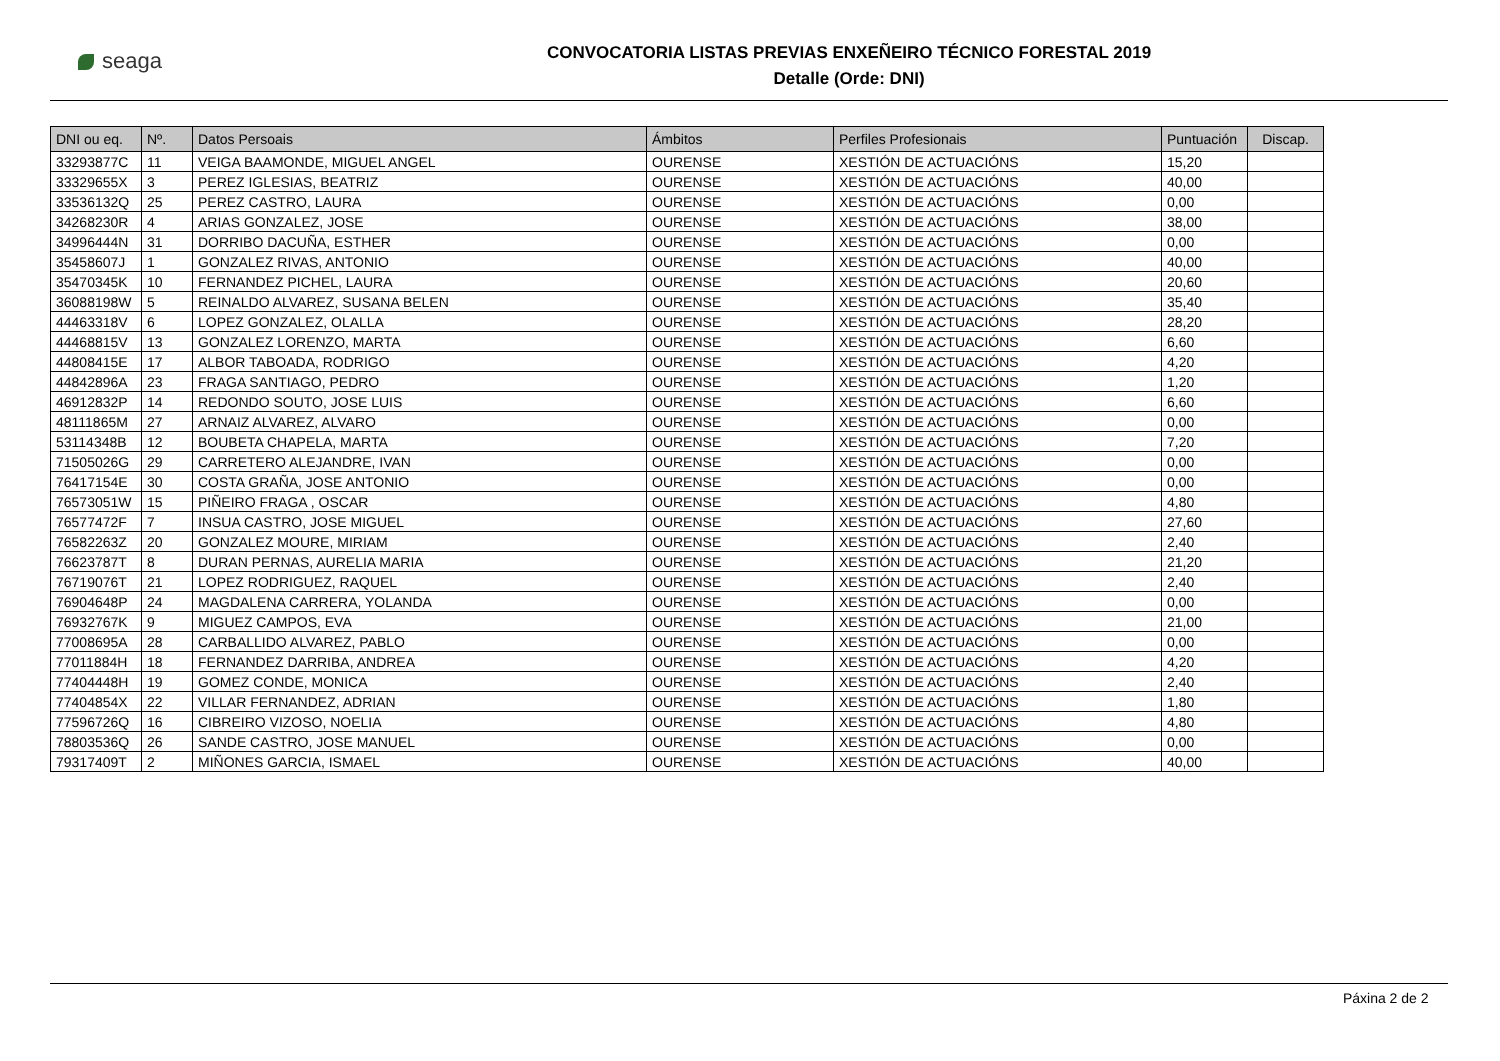seaga
CONVOCATORIA LISTAS PREVIAS ENXEÑEIRO TÉCNICO FORESTAL 2019
Detalle (Orde: DNI)
| DNI ou eq. | Nº. | Datos Persoais | Ámbitos | Perfiles Profesionais | Puntuación | Discap. |
| --- | --- | --- | --- | --- | --- | --- |
| 33293877C | 11 | VEIGA BAAMONDE, MIGUEL ANGEL | OURENSE | XESTIÓN DE ACTUACIÓNS | 15,20 | |
| 33329655X | 3 | PEREZ IGLESIAS, BEATRIZ | OURENSE | XESTIÓN DE ACTUACIÓNS | 40,00 | |
| 33536132Q | 25 | PEREZ CASTRO, LAURA | OURENSE | XESTIÓN DE ACTUACIÓNS | 0,00 | |
| 34268230R | 4 | ARIAS GONZALEZ, JOSE | OURENSE | XESTIÓN DE ACTUACIÓNS | 38,00 | |
| 34996444N | 31 | DORRIBO DACUÑA, ESTHER | OURENSE | XESTIÓN DE ACTUACIÓNS | 0,00 | |
| 35458607J | 1 | GONZALEZ RIVAS, ANTONIO | OURENSE | XESTIÓN DE ACTUACIÓNS | 40,00 | |
| 35470345K | 10 | FERNANDEZ PICHEL, LAURA | OURENSE | XESTIÓN DE ACTUACIÓNS | 20,60 | |
| 36088198W | 5 | REINALDO ALVAREZ, SUSANA BELEN | OURENSE | XESTIÓN DE ACTUACIÓNS | 35,40 | |
| 44463318V | 6 | LOPEZ GONZALEZ, OLALLA | OURENSE | XESTIÓN DE ACTUACIÓNS | 28,20 | |
| 44468815V | 13 | GONZALEZ LORENZO, MARTA | OURENSE | XESTIÓN DE ACTUACIÓNS | 6,60 | |
| 44808415E | 17 | ALBOR TABOADA, RODRIGO | OURENSE | XESTIÓN DE ACTUACIÓNS | 4,20 | |
| 44842896A | 23 | FRAGA SANTIAGO, PEDRO | OURENSE | XESTIÓN DE ACTUACIÓNS | 1,20 | |
| 46912832P | 14 | REDONDO SOUTO, JOSE LUIS | OURENSE | XESTIÓN DE ACTUACIÓNS | 6,60 | |
| 48111865M | 27 | ARNAIZ ALVAREZ, ALVARO | OURENSE | XESTIÓN DE ACTUACIÓNS | 0,00 | |
| 53114348B | 12 | BOUBETA CHAPELA, MARTA | OURENSE | XESTIÓN DE ACTUACIÓNS | 7,20 | |
| 71505026G | 29 | CARRETERO ALEJANDRE, IVAN | OURENSE | XESTIÓN DE ACTUACIÓNS | 0,00 | |
| 76417154E | 30 | COSTA GRAÑA, JOSE ANTONIO | OURENSE | XESTIÓN DE ACTUACIÓNS | 0,00 | |
| 76573051W | 15 | PIÑEIRO FRAGA , OSCAR | OURENSE | XESTIÓN DE ACTUACIÓNS | 4,80 | |
| 76577472F | 7 | INSUA CASTRO, JOSE MIGUEL | OURENSE | XESTIÓN DE ACTUACIÓNS | 27,60 | |
| 76582263Z | 20 | GONZALEZ MOURE, MIRIAM | OURENSE | XESTIÓN DE ACTUACIÓNS | 2,40 | |
| 76623787T | 8 | DURAN PERNAS, AURELIA MARIA | OURENSE | XESTIÓN DE ACTUACIÓNS | 21,20 | |
| 76719076T | 21 | LOPEZ RODRIGUEZ, RAQUEL | OURENSE | XESTIÓN DE ACTUACIÓNS | 2,40 | |
| 76904648P | 24 | MAGDALENA CARRERA, YOLANDA | OURENSE | XESTIÓN DE ACTUACIÓNS | 0,00 | |
| 76932767K | 9 | MIGUEZ CAMPOS, EVA | OURENSE | XESTIÓN DE ACTUACIÓNS | 21,00 | |
| 77008695A | 28 | CARBALLIDO ALVAREZ, PABLO | OURENSE | XESTIÓN DE ACTUACIÓNS | 0,00 | |
| 77011884H | 18 | FERNANDEZ DARRIBA, ANDREA | OURENSE | XESTIÓN DE ACTUACIÓNS | 4,20 | |
| 77404448H | 19 | GOMEZ CONDE, MONICA | OURENSE | XESTIÓN DE ACTUACIÓNS | 2,40 | |
| 77404854X | 22 | VILLAR FERNANDEZ, ADRIAN | OURENSE | XESTIÓN DE ACTUACIÓNS | 1,80 | |
| 77596726Q | 16 | CIBREIRO VIZOSO, NOELIA | OURENSE | XESTIÓN DE ACTUACIÓNS | 4,80 | |
| 78803536Q | 26 | SANDE CASTRO, JOSE MANUEL | OURENSE | XESTIÓN DE ACTUACIÓNS | 0,00 | |
| 79317409T | 2 | MIÑONES GARCIA, ISMAEL | OURENSE | XESTIÓN DE ACTUACIÓNS | 40,00 | |
Páxina 2 de 2